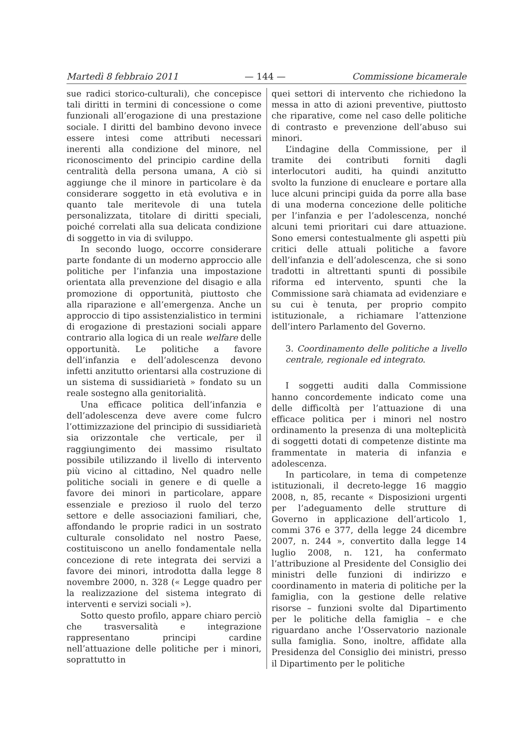Martedì 8 febbraio 2011 — 144 — Commissione bicamerale
sue radici storico-culturali), che concepisce tali diritti in termini di concessione o come funzionali all’erogazione di una prestazione sociale. I diritti del bambino devono invece essere intesi come attributi necessari inerenti alla condizione del minore, nel riconoscimento del principio cardine della centralità della persona umana, A ciò si aggiunge che il minore in particolare è da considerare soggetto in età evolutiva e in quanto tale meritevole di una tutela personalizzata, titolare di diritti speciali, poiché correlati alla sua delicata condizione di soggetto in via di sviluppo.
In secondo luogo, occorre considerare parte fondante di un moderno approccio alle politiche per l’infanzia una impostazione orientata alla prevenzione del disagio e alla promozione di opportunità, piuttosto che alla riparazione e all’emergenza. Anche un approccio di tipo assistenzialistico in termini di erogazione di prestazioni sociali appare contrario alla logica di un reale welfare delle opportunità. Le politiche a favore dell’infanzia e dell’adolescenza devono infetti anzitutto orientarsi alla costruzione di un sistema di sussidiarietà » fondato su un reale sostegno alla genitorialità.
Una efficace politica dell’infanzia e dell’adolescenza deve avere come fulcro l’ottimizzazione del principio di sussidiarietà sia orizzontale che verticale, per il raggiungimento dei massimo risultato possibile utilizzando il livello di intervento più vicino al cittadino, Nel quadro nelle politiche sociali in genere e di quelle a favore dei minori in particolare, appare essenziale e prezioso il ruolo del terzo settore e delle associazioni familiari, che, affondando le proprie radici in un sostrato culturale consolidato nel nostro Paese, costituiscono un anello fondamentale nella concezione di rete integrata dei servizi a favore dei minori, introdotta dalla legge 8 novembre 2000, n. 328 (« Legge quadro per la realizzazione del sistema integrato di interventi e servizi sociali »).
Sotto questo profilo, appare chiaro perciò che trasversalità e integrazione rappresentano principi cardine nell’attuazione delle politiche per i minori, soprattutto in
quei settori di intervento che richiedono la messa in atto di azioni preventive, piuttosto che riparative, come nel caso delle politiche di contrasto e prevenzione dell’abuso sui minori.
L’indagine della Commissione, per il tramite dei contributi forniti dagli interlocutori auditi, ha quindi anzitutto svolto la funzione di enucleare e portare alla luce alcuni principi guida da porre alla base di una moderna concezione delle politiche per l’infanzia e per l’adolescenza, nonché alcuni temi prioritari cui dare attuazione. Sono emersi contestualmente gli aspetti più critici delle attuali politiche a favore dell’infanzia e dell’adolescenza, che si sono tradotti in altrettanti spunti di possibile riforma ed intervento, spunti che la Commissione sarà chiamata ad evidenziare e su cui è tenuta, per proprio compito istituzionale, a richiamare l’attenzione dell’intero Parlamento del Governo.
3. Coordinamento delle politiche a livello centrale, regionale ed integrato.
I soggetti auditi dalla Commissione hanno concordemente indicato come una delle difficoltà per l’attuazione di una efficace politica per i minori nel nostro ordinamento la presenza di una molteplicità di soggetti dotati di competenze distinte ma frammentate in materia di infanzia e adolescenza.
In particolare, in tema di competenze istituzionali, il decreto-legge 16 maggio 2008, n, 85, recante « Disposizioni urgenti per l’adeguamento delle strutture di Governo in applicazione dell’articolo 1, commi 376 e 377, della legge 24 dicembre 2007, n. 244 », convertito dalla legge 14 luglio 2008, n. 121, ha confermato l’attribuzione al Presidente del Consiglio dei ministri delle funzioni di indirizzo e coordinamento in materia di politiche per la famiglia, con la gestione delle relative risorse – funzioni svolte dal Dipartimento per le politiche della famiglia – e che riguardano anche l’Osservatorio nazionale sulla famiglia. Sono, inoltre, affidate alla Presidenza del Consiglio dei ministri, presso il Dipartimento per le politiche